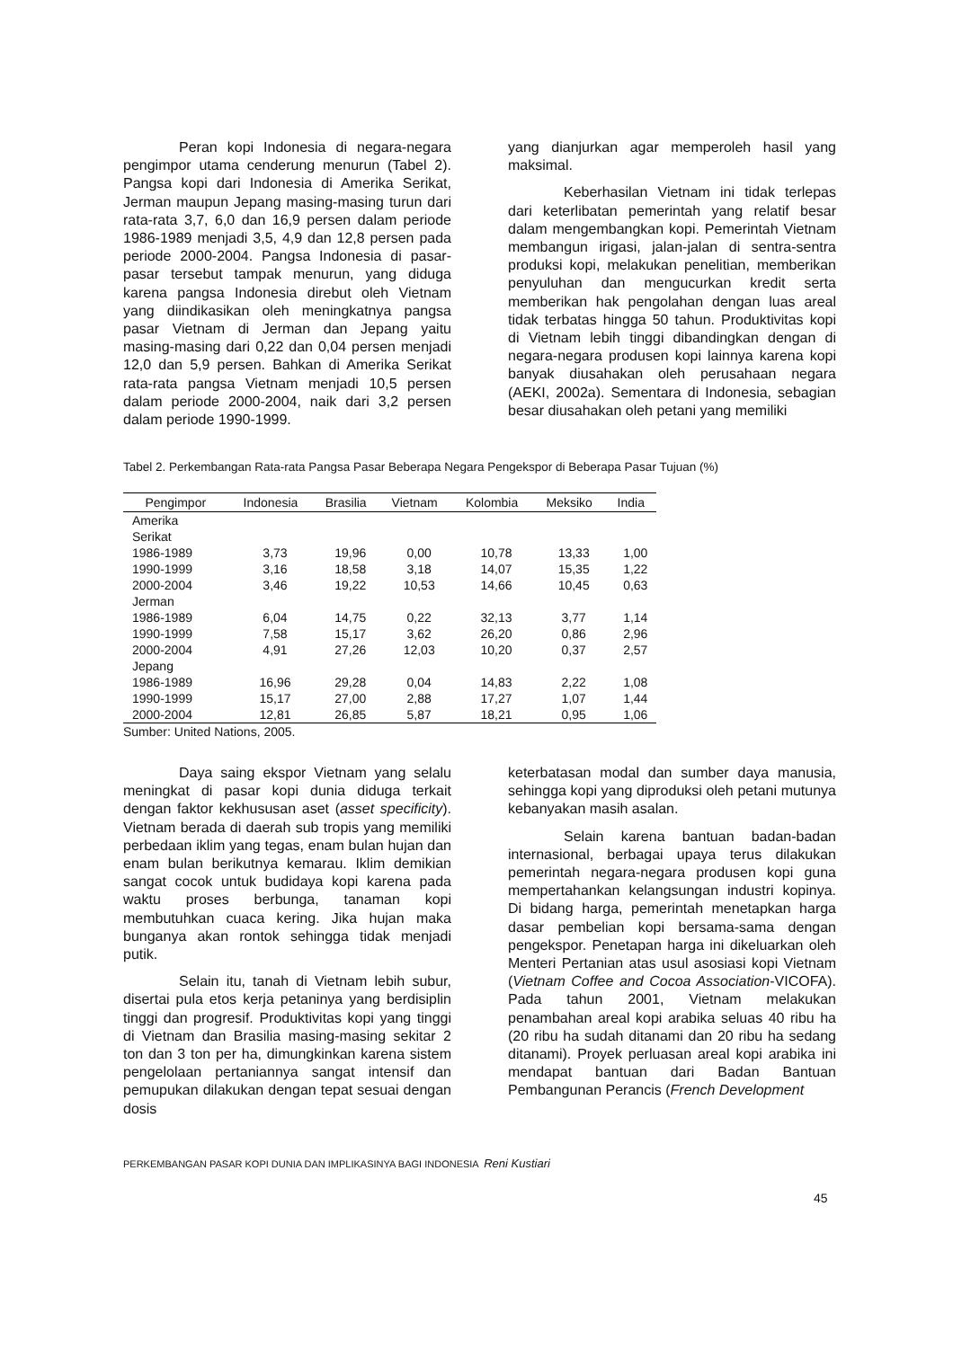Peran kopi Indonesia di negara-negara pengimpor utama cenderung menurun (Tabel 2). Pangsa kopi dari Indonesia di Amerika Serikat, Jerman maupun Jepang masing-masing turun dari rata-rata 3,7, 6,0 dan 16,9 persen dalam periode 1986-1989 menjadi 3,5, 4,9 dan 12,8 persen pada periode 2000-2004. Pangsa Indonesia di pasar-pasar tersebut tampak menurun, yang diduga karena pangsa Indonesia direbut oleh Vietnam yang diindikasikan oleh meningkatnya pangsa pasar Vietnam di Jerman dan Jepang yaitu masing-masing dari 0,22 dan 0,04 persen menjadi 12,0 dan 5,9 persen. Bahkan di Amerika Serikat rata-rata pangsa Vietnam menjadi 10,5 persen dalam periode 2000-2004, naik dari 3,2 persen dalam periode 1990-1999.
yang dianjurkan agar memperoleh hasil yang maksimal.
Keberhasilan Vietnam ini tidak terlepas dari keterlibatan pemerintah yang relatif besar dalam mengembangkan kopi. Pemerintah Vietnam membangun irigasi, jalan-jalan di sentra-sentra produksi kopi, melakukan penelitian, memberikan penyuluhan dan mengucurkan kredit serta memberikan hak pengolahan dengan luas areal tidak terbatas hingga 50 tahun. Produktivitas kopi di Vietnam lebih tinggi dibandingkan dengan di negara-negara produsen kopi lainnya karena kopi banyak diusahakan oleh perusahaan negara (AEKI, 2002a). Sementara di Indonesia, sebagian besar diusahakan oleh petani yang memiliki
Tabel 2. Perkembangan Rata-rata Pangsa Pasar Beberapa Negara Pengekspor di Beberapa Pasar Tujuan (%)
| Pengimpor | Indonesia | Brasilia | Vietnam | Kolombia | Meksiko | India |
| --- | --- | --- | --- | --- | --- | --- |
| Amerika Serikat | | | | | | |
| 1986-1989 | 3,73 | 19,96 | 0,00 | 10,78 | 13,33 | 1,00 |
| 1990-1999 | 3,16 | 18,58 | 3,18 | 14,07 | 15,35 | 1,22 |
| 2000-2004 | 3,46 | 19,22 | 10,53 | 14,66 | 10,45 | 0,63 |
| Jerman | | | | | | |
| 1986-1989 | 6,04 | 14,75 | 0,22 | 32,13 | 3,77 | 1,14 |
| 1990-1999 | 7,58 | 15,17 | 3,62 | 26,20 | 0,86 | 2,96 |
| 2000-2004 | 4,91 | 27,26 | 12,03 | 10,20 | 0,37 | 2,57 |
| Jepang | | | | | | |
| 1986-1989 | 16,96 | 29,28 | 0,04 | 14,83 | 2,22 | 1,08 |
| 1990-1999 | 15,17 | 27,00 | 2,88 | 17,27 | 1,07 | 1,44 |
| 2000-2004 | 12,81 | 26,85 | 5,87 | 18,21 | 0,95 | 1,06 |
Sumber: United Nations, 2005.
Daya saing ekspor Vietnam yang selalu meningkat di pasar kopi dunia diduga terkait dengan faktor kekhususan aset (asset specificity). Vietnam berada di daerah sub tropis yang memiliki perbedaan iklim yang tegas, enam bulan hujan dan enam bulan berikutnya kemarau. Iklim demikian sangat cocok untuk budidaya kopi karena pada waktu proses berbunga, tanaman kopi membutuhkan cuaca kering. Jika hujan maka bunganya akan rontok sehingga tidak menjadi putik.
Selain itu, tanah di Vietnam lebih subur, disertai pula etos kerja petaninya yang berdisiplin tinggi dan progresif. Produktivitas kopi yang tinggi di Vietnam dan Brasilia masing-masing sekitar 2 ton dan 3 ton per ha, dimungkinkan karena sistem pengelolaan pertaniannya sangat intensif dan pemupukan dilakukan dengan tepat sesuai dengan dosis
keterbatasan modal dan sumber daya manusia, sehingga kopi yang diproduksi oleh petani mutunya kebanyakan masih asalan.
Selain karena bantuan badan-badan internasional, berbagai upaya terus dilakukan pemerintah negara-negara produsen kopi guna mempertahankan kelangsungan industri kopinya. Di bidang harga, pemerintah menetapkan harga dasar pembelian kopi bersama-sama dengan pengekspor. Penetapan harga ini dikeluarkan oleh Menteri Pertanian atas usul asosiasi kopi Vietnam (Vietnam Coffee and Cocoa Association-VICOFA). Pada tahun 2001, Vietnam melakukan penambahan areal kopi arabika seluas 40 ribu ha (20 ribu ha sudah ditanami dan 20 ribu ha sedang ditanami). Proyek perluasan areal kopi arabika ini mendapat bantuan dari Badan Bantuan Pembangunan Perancis (French Development
PERKEMBANGAN PASAR KOPI DUNIA DAN IMPLIKASINYA BAGI INDONESIA Reni Kustiari
45